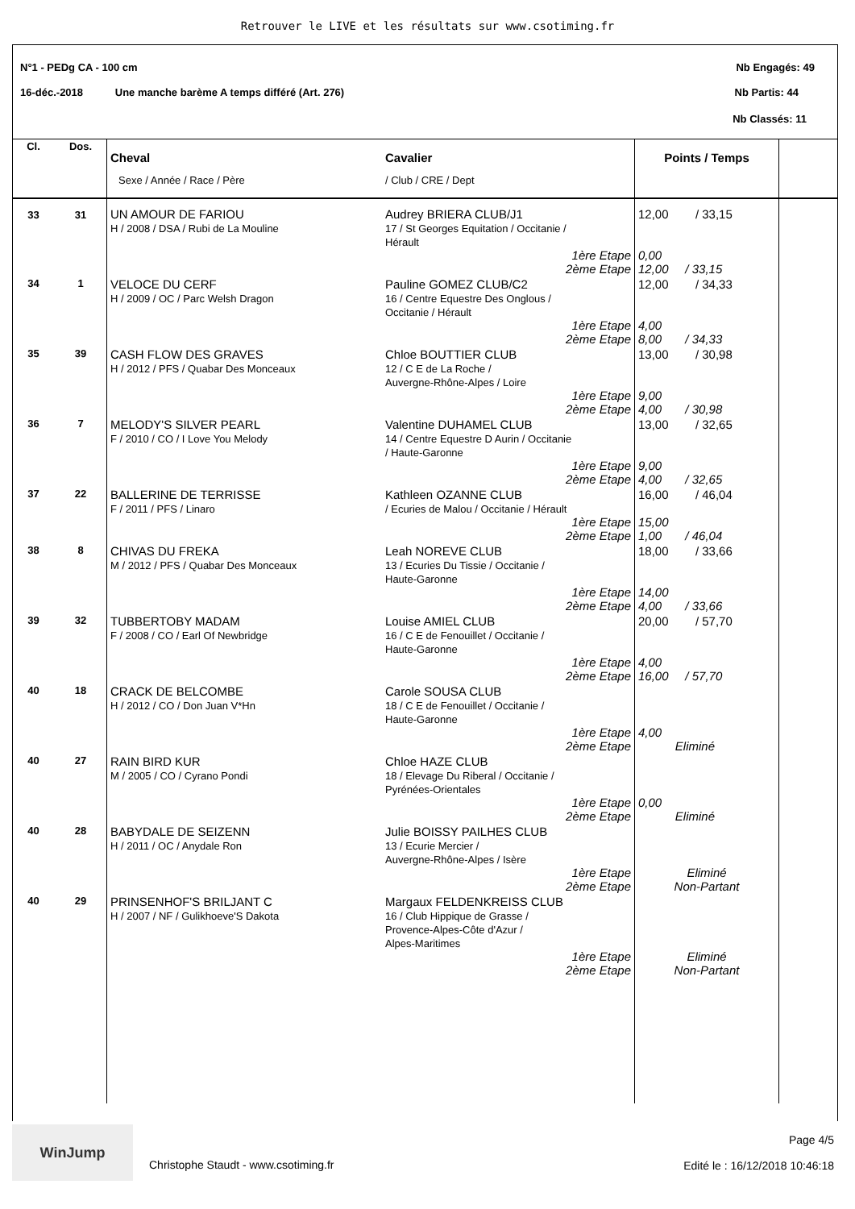Retrouver le LIVE et les résultats sur www.csotiming.fr
N°1 - PEDg CA - 100 cm Nb Engagés: 49
16-déc.-2018 Une manche barème A temps différé (Art. 276)
Nb Partis: 44
Nb Classés: 11
| Cl. | Dos. | Cheval Sexe / Année / Race / Père | Cavalier / Club / CRE / Dept | Points / Temps | |
| --- | --- | --- | --- | --- | --- |
| 33 | 31 | UN AMOUR DE FARIOU H / 2008 / DSA / Rubi de La Mouline | Audrey BRIERA CLUB/J1 17 / St Georges Equitation / Occitanie / Hérault 1ère Etape 2ème Etape | 12,00 / 33,15 0,00 12,00 / 33,15 | |
| 34 | 1 | VELOCE DU CERF H / 2009 / OC / Parc Welsh Dragon | Pauline GOMEZ CLUB/C2 16 / Centre Equestre Des Onglous / Occitanie / Hérault 1ère Etape 2ème Etape | 12,00 / 34,33 4,00 8,00 / 34,33 | |
| 35 | 39 | CASH FLOW DES GRAVES H / 2012 / PFS / Quabar Des Monceaux | Chloe BOUTTIER CLUB 12 / C E de La Roche / Auvergne-Rhône-Alpes / Loire 1ère Etape 2ème Etape | 13,00 / 30,98 9,00 4,00 / 30,98 | |
| 36 | 7 | MELODY'S SILVER PEARL F / 2010 / CO / I Love You Melody | Valentine DUHAMEL CLUB 14 / Centre Equestre D Aurin / Occitanie / Haute-Garonne 1ère Etape 2ème Etape | 13,00 / 32,65 9,00 4,00 / 32,65 | |
| 37 | 22 | BALLERINE DE TERRISSE F / 2011 / PFS / Linaro | Kathleen OZANNE CLUB / Ecuries de Malou / Occitanie / Hérault 1ère Etape 2ème Etape | 16,00 / 46,04 15,00 1,00 / 46,04 | |
| 38 | 8 | CHIVAS DU FREKA M / 2012 / PFS / Quabar Des Monceaux | Leah NOREVE CLUB 13 / Ecuries Du Tissie / Occitanie / Haute-Garonne 1ère Etape 2ème Etape | 18,00 / 33,66 14,00 4,00 / 33,66 | |
| 39 | 32 | TUBBERTOBY MADAM F / 2008 / CO / Earl Of Newbridge | Louise AMIEL CLUB 16 / C E de Fenouillet / Occitanie / Haute-Garonne 1ère Etape 2ème Etape | 20,00 / 57,70 4,00 16,00 / 57,70 | |
| 40 | 18 | CRACK DE BELCOMBE H / 2012 / CO / Don Juan V*Hn | Carole SOUSA CLUB 18 / C E de Fenouillet / Occitanie / Haute-Garonne 1ère Etape 2ème Etape | 4,00 Eliminé | |
| 40 | 27 | RAIN BIRD KUR M / 2005 / CO / Cyrano Pondi | Chloe HAZE CLUB 18 / Elevage Du Riberal / Occitanie / Pyrénées-Orientales 1ère Etape 2ème Etape | 0,00 Eliminé | |
| 40 | 28 | BABYDALE DE SEIZENN H / 2011 / OC / Anydale Ron | Julie BOISSY PAILHES CLUB 13 / Ecurie Mercier / Auvergne-Rhône-Alpes / Isère 1ère Etape 2ème Etape | Eliminé Non-Partant | |
| 40 | 29 | PRINSENHOF'S BRILJANT C H / 2007 / NF / Gulikhoeve'S Dakota | Margaux FELDENKREISS CLUB 16 / Club Hippique de Grasse / Provence-Alpes-Côte d'Azur / Alpes-Maritimes 1ère Etape 2ème Etape | Eliminé Non-Partant | |
WinJump
Christophe Staudt - www.csotiming.fr
Page 4/5
Edité le : 16/12/2018 10:46:18